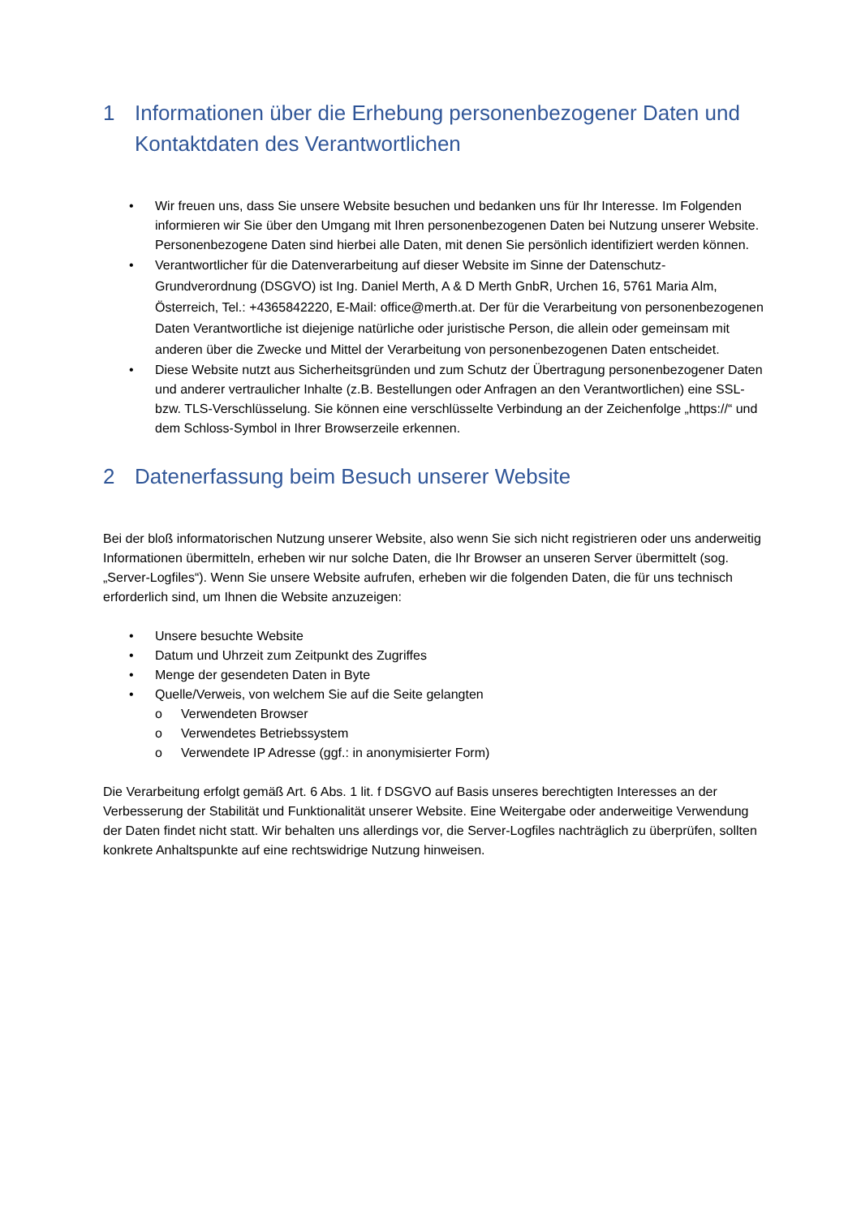1 Informationen über die Erhebung personenbezogener Daten und Kontaktdaten des Verantwortlichen
• Wir freuen uns, dass Sie unsere Website besuchen und bedanken uns für Ihr Interesse. Im Folgenden informieren wir Sie über den Umgang mit Ihren personenbezogenen Daten bei Nutzung unserer Website. Personenbezogene Daten sind hierbei alle Daten, mit denen Sie persönlich identifiziert werden können.
• Verantwortlicher für die Datenverarbeitung auf dieser Website im Sinne der Datenschutz-Grundverordnung (DSGVO) ist Ing. Daniel Merth, A & D Merth GnbR, Urchen 16, 5761 Maria Alm, Österreich, Tel.: +4365842220, E-Mail: office@merth.at. Der für die Verarbeitung von personenbezogenen Daten Verantwortliche ist diejenige natürliche oder juristische Person, die allein oder gemeinsam mit anderen über die Zwecke und Mittel der Verarbeitung von personenbezogenen Daten entscheidet.
• Diese Website nutzt aus Sicherheitsgründen und zum Schutz der Übertragung personenbezogener Daten und anderer vertraulicher Inhalte (z.B. Bestellungen oder Anfragen an den Verantwortlichen) eine SSL-bzw. TLS-Verschlüsselung. Sie können eine verschlüsselte Verbindung an der Zeichenfolge „https://“ und dem Schloss-Symbol in Ihrer Browserzeile erkennen.
2 Datenerfassung beim Besuch unserer Website
Bei der bloß informatorischen Nutzung unserer Website, also wenn Sie sich nicht registrieren oder uns anderweitig Informationen übermitteln, erheben wir nur solche Daten, die Ihr Browser an unseren Server übermittelt (sog. „Server-Logfiles“). Wenn Sie unsere Website aufrufen, erheben wir die folgenden Daten, die für uns technisch erforderlich sind, um Ihnen die Website anzuzeigen:
• Unsere besuchte Website
• Datum und Uhrzeit zum Zeitpunkt des Zugriffes
• Menge der gesendeten Daten in Byte
• Quelle/Verweis, von welchem Sie auf die Seite gelangten
o Verwendeten Browser
o Verwendetes Betriebssystem
o Verwendete IP Adresse (ggf.: in anonymisierter Form)
Die Verarbeitung erfolgt gemäß Art. 6 Abs. 1 lit. f DSGVO auf Basis unseres berechtigten Interesses an der Verbesserung der Stabilität und Funktionalität unserer Website. Eine Weitergabe oder anderweitige Verwendung der Daten findet nicht statt. Wir behalten uns allerdings vor, die Server-Logfiles nachträglich zu überprüfen, sollten konkrete Anhaltspunkte auf eine rechtswidrige Nutzung hinweisen.